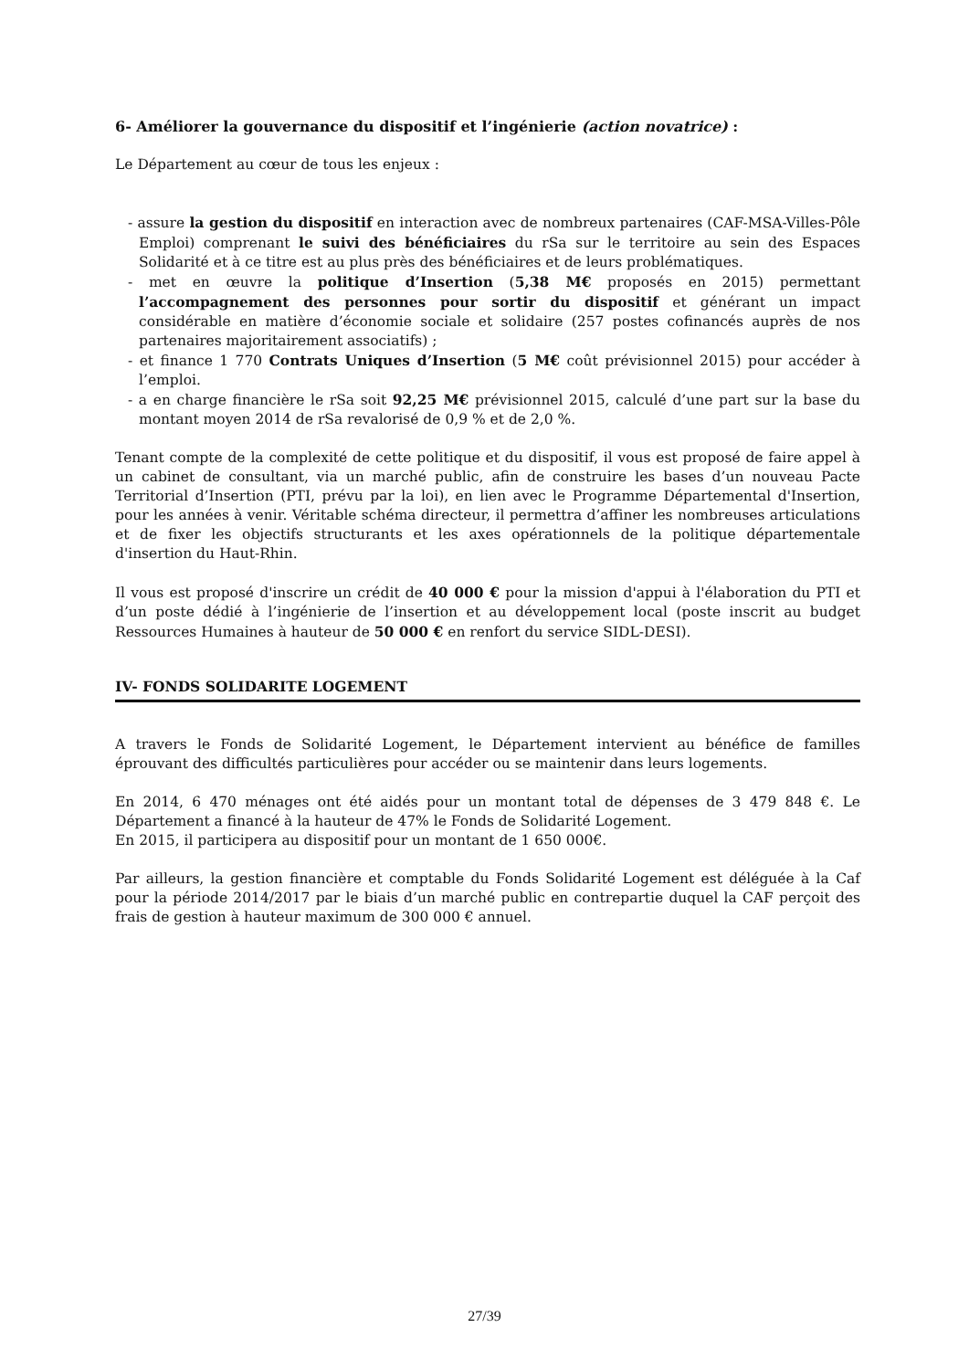6- Améliorer la gouvernance du dispositif et l’ingénierie (action novatrice) :
Le Département au cœur de tous les enjeux :
- assure la gestion du dispositif en interaction avec de nombreux partenaires (CAF-MSA-Villes-Pôle Emploi) comprenant le suivi des bénéficiaires du rSa sur le territoire au sein des Espaces Solidarité et à ce titre est au plus près des bénéficiaires et de leurs problématiques.
- met en œuvre la politique d’Insertion (5,38 M€ proposés en 2015) permettant l’accompagnement des personnes pour sortir du dispositif et générant un impact considérable en matière d’économie sociale et solidaire (257 postes cofinancés auprès de nos partenaires majoritairement associatifs) ;
- et finance 1 770 Contrats Uniques d’Insertion (5 M€ coût prévisionnel 2015) pour accéder à l’emploi.
- a en charge financière le rSa soit 92,25 M€ prévisionnel 2015, calculé d’une part sur la base du montant moyen 2014 de rSa revalorisé de 0,9 % et de 2,0 %.
Tenant compte de la complexité de cette politique et du dispositif, il vous est proposé de faire appel à un cabinet de consultant, via un marché public, afin de construire les bases d’un nouveau Pacte Territorial d’Insertion (PTI, prévu par la loi), en lien avec le Programme Départemental d'Insertion, pour les années à venir. Véritable schéma directeur, il permettra d’affiner les nombreuses articulations et de fixer les objectifs structurants et les axes opérationnels de la politique départementale d'insertion du Haut-Rhin.
Il vous est proposé d'inscrire un crédit de 40 000 € pour la mission d'appui à l'élaboration du PTI et d’un poste dédié à l’ingénierie de l’insertion et au développement local (poste inscrit au budget Ressources Humaines à hauteur de 50 000 € en renfort du service SIDL-DESI).
IV- FONDS SOLIDARITE LOGEMENT
A travers le Fonds de Solidarité Logement, le Département intervient au bénéfice de familles éprouvant des difficultés particulières pour accéder ou se maintenir dans leurs logements.
En 2014, 6 470 ménages ont été aidés pour un montant total de dépenses de 3 479 848 €. Le Département a financé à la hauteur de 47% le Fonds de Solidarité Logement.
En 2015, il participera au dispositif pour un montant de 1 650 000€.
Par ailleurs, la gestion financière et comptable du Fonds Solidarité Logement est déléguée à la Caf pour la période 2014/2017 par le biais d’un marché public en contrepartie duquel la CAF perçoit des frais de gestion à hauteur maximum de 300 000 € annuel.
27/39